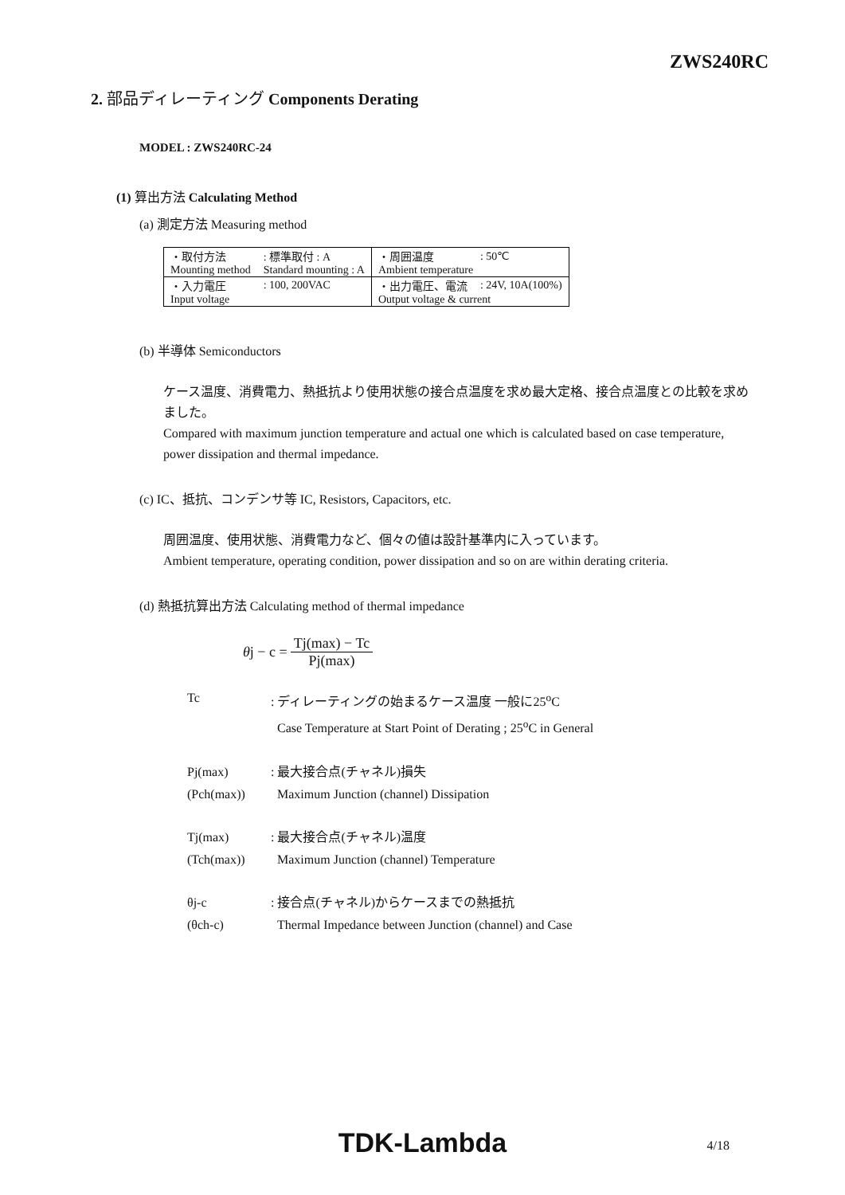ZWS240RC
2. 部品ディレーティング Components Derating
MODEL : ZWS240RC-24
(1) 算出方法 Calculating Method
(a) 測定方法 Measuring method
| ・取付方法 | : 標準取付 : A | ・周囲温度 | : 50℃ |
| Mounting method | Standard mounting : A | Ambient temperature | |
| ・入力電圧 | : 100, 200VAC | ・出力電圧、電流 | : 24V, 10A(100%) |
| Input voltage | | Output voltage & current | |
(b) 半導体 Semiconductors
ケース温度、消費電力、熱抵抗より使用状態の接合点温度を求め最大定格、接合点温度との比較を求めました。
Compared with maximum junction temperature and actual one which is calculated based on case temperature, power dissipation and thermal impedance.
(c) IC、抵抗、コンデンサ等 IC, Resistors, Capacitors, etc.
周囲温度、使用状態、消費電力など、個々の値は設計基準内に入っています。
Ambient temperature, operating condition, power dissipation and so on are within derating criteria.
(d) 熱抵抗算出方法 Calculating method of thermal impedance
θj − c = Tj(max) − Tc Pj(max)
| Tc | : ディレーティングの始まるケース温度 一般に25<sup>o</sup>C |
| | Case Temperature at Start Point of Derating ; 25<sup>o</sup>C in General |
| Pj(max) | : 最大接合点(チャネル)損失 |
| (Pch(max)) | Maximum Junction (channel) Dissipation |
| Tj(max) | : 最大接合点(チャネル)温度 |
| (Tch(max)) | Maximum Junction (channel) Temperature |
| θj-c | : 接合点(チャネル)からケースまでの熱抵抗 |
| (θch-c) | Thermal Impedance between Junction (channel) and Case |
TDK-Lambda
4/18